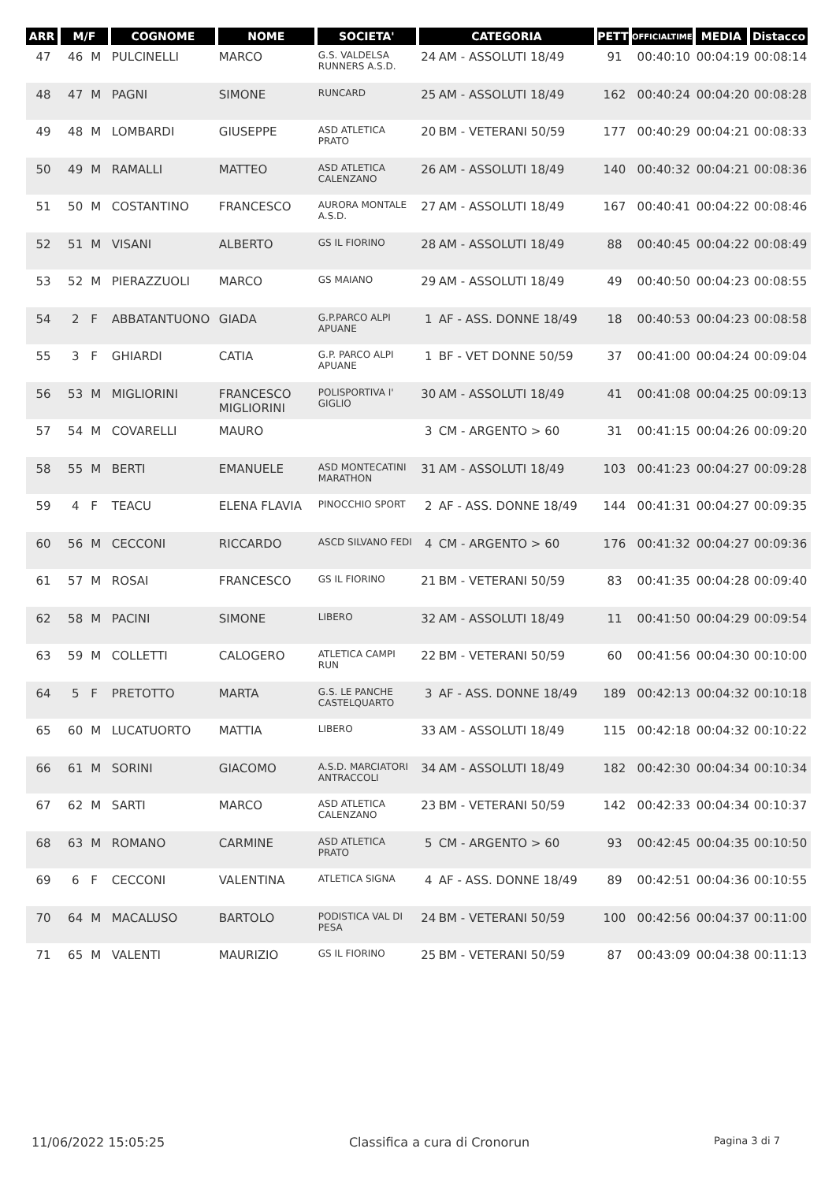| ARR | M/F | | COGNOME | NOME | SOCIETA' | CATEGORIA | | PETT | OFFICIALTIME | MEDIA | Distacco |
| --- | --- | --- | --- | --- | --- | --- | --- | --- | --- | --- | --- |
| 47 | 46 | M | PULCINELLI | MARCO | G.S. VALDELSA RUNNERS A.S.D. | 24 | AM - ASSOLUTI 18/49 | 91 | 00:40:10 | 00:04:19 | 00:08:14 |
| 48 | 47 | M | PAGNI | SIMONE | RUNCARD | 25 | AM - ASSOLUTI 18/49 | 162 | 00:40:24 | 00:04:20 | 00:08:28 |
| 49 | 48 | M | LOMBARDI | GIUSEPPE | ASD ATLETICA PRATO | 20 | BM - VETERANI 50/59 | 177 | 00:40:29 | 00:04:21 | 00:08:33 |
| 50 | 49 | M | RAMALLI | MATTEO | ASD ATLETICA CALENZANO | 26 | AM - ASSOLUTI 18/49 | 140 | 00:40:32 | 00:04:21 | 00:08:36 |
| 51 | 50 | M | COSTANTINO | FRANCESCO | AURORA MONTALE A.S.D. | 27 | AM - ASSOLUTI 18/49 | 167 | 00:40:41 | 00:04:22 | 00:08:46 |
| 52 | 51 | M | VISANI | ALBERTO | GS IL FIORINO | 28 | AM - ASSOLUTI 18/49 | 88 | 00:40:45 | 00:04:22 | 00:08:49 |
| 53 | 52 | M | PIERAZZUOLI | MARCO | GS MAIANO | 29 | AM - ASSOLUTI 18/49 | 49 | 00:40:50 | 00:04:23 | 00:08:55 |
| 54 | 2 | F | ABBATANTUONO | GIADA | G.P.PARCO ALPI APUANE | 1 | AF - ASS. DONNE 18/49 | 18 | 00:40:53 | 00:04:23 | 00:08:58 |
| 55 | 3 | F | GHIARDI | CATIA | G.P. PARCO ALPI APUANE | 1 | BF - VET DONNE 50/59 | 37 | 00:41:00 | 00:04:24 | 00:09:04 |
| 56 | 53 | M | MIGLIORINI | FRANCESCO MIGLIORINI | POLISPORTIVA I' GIGLIO | 30 | AM - ASSOLUTI 18/49 | 41 | 00:41:08 | 00:04:25 | 00:09:13 |
| 57 | 54 | M | COVARELLI | MAURO | | 3 | CM - ARGENTO > 60 | 31 | 00:41:15 | 00:04:26 | 00:09:20 |
| 58 | 55 | M | BERTI | EMANUELE | ASD MONTECATINI MARATHON | 31 | AM - ASSOLUTI 18/49 | 103 | 00:41:23 | 00:04:27 | 00:09:28 |
| 59 | 4 | F | TEACU | ELENA FLAVIA | PINOCCHIO SPORT | 2 | AF - ASS. DONNE 18/49 | 144 | 00:41:31 | 00:04:27 | 00:09:35 |
| 60 | 56 | M | CECCONI | RICCARDO | ASCD SILVANO FEDI | 4 | CM - ARGENTO > 60 | 176 | 00:41:32 | 00:04:27 | 00:09:36 |
| 61 | 57 | M | ROSAI | FRANCESCO | GS IL FIORINO | 21 | BM - VETERANI 50/59 | 83 | 00:41:35 | 00:04:28 | 00:09:40 |
| 62 | 58 | M | PACINI | SIMONE | LIBERO | 32 | AM - ASSOLUTI 18/49 | 11 | 00:41:50 | 00:04:29 | 00:09:54 |
| 63 | 59 | M | COLLETTI | CALOGERO | ATLETICA CAMPI RUN | 22 | BM - VETERANI 50/59 | 60 | 00:41:56 | 00:04:30 | 00:10:00 |
| 64 | 5 | F | PRETOTTO | MARTA | G.S. LE PANCHE CASTELQUARTO | 3 | AF - ASS. DONNE 18/49 | 189 | 00:42:13 | 00:04:32 | 00:10:18 |
| 65 | 60 | M | LUCATUORTO | MATTIA | LIBERO | 33 | AM - ASSOLUTI 18/49 | 115 | 00:42:18 | 00:04:32 | 00:10:22 |
| 66 | 61 | M | SORINI | GIACOMO | A.S.D. MARCIATORI ANTRACCOLI | 34 | AM - ASSOLUTI 18/49 | 182 | 00:42:30 | 00:04:34 | 00:10:34 |
| 67 | 62 | M | SARTI | MARCO | ASD ATLETICA CALENZANO | 23 | BM - VETERANI 50/59 | 142 | 00:42:33 | 00:04:34 | 00:10:37 |
| 68 | 63 | M | ROMANO | CARMINE | ASD ATLETICA PRATO | 5 | CM - ARGENTO > 60 | 93 | 00:42:45 | 00:04:35 | 00:10:50 |
| 69 | 6 | F | CECCONI | VALENTINA | ATLETICA SIGNA | 4 | AF - ASS. DONNE 18/49 | 89 | 00:42:51 | 00:04:36 | 00:10:55 |
| 70 | 64 | M | MACALUSO | BARTOLO | PODISTICA VAL DI PESA | 24 | BM - VETERANI 50/59 | 100 | 00:42:56 | 00:04:37 | 00:11:00 |
| 71 | 65 | M | VALENTI | MAURIZIO | GS IL FIORINO | 25 | BM - VETERANI 50/59 | 87 | 00:43:09 | 00:04:38 | 00:11:13 |
11/06/2022 15:05:25 Classifica a cura di Cronorun Pagina 3 di 7